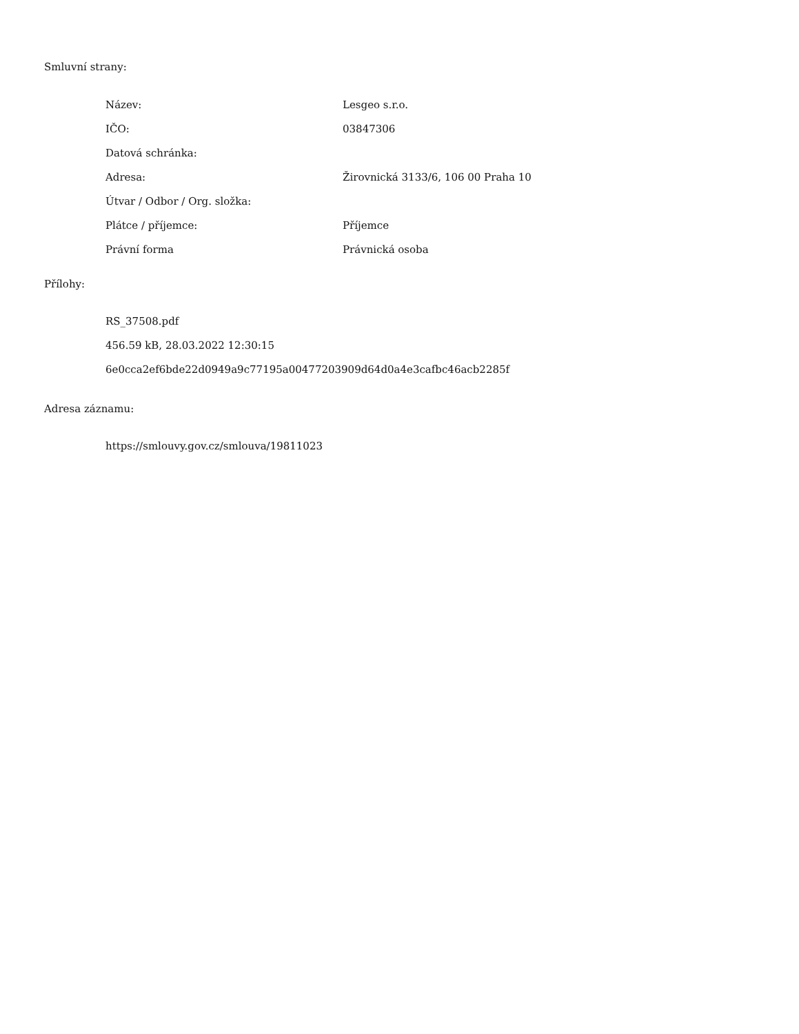Smluvní strany:
| Název: | Lesgeo s.r.o. |
| IČO: | 03847306 |
| Datová schránka: | |
| Adresa: | Žirovnická 3133/6, 106 00 Praha 10 |
| Útvar / Odbor / Org. složka: | |
| Plátce / příjemce: | Příjemce |
| Právní forma | Právnická osoba |
Přílohy:
RS_37508.pdf
456.59 kB, 28.03.2022 12:30:15
6e0cca2ef6bde22d0949a9c77195a00477203909d64d0a4e3cafbc46acb2285f
Adresa záznamu:
https://smlouvy.gov.cz/smlouva/19811023